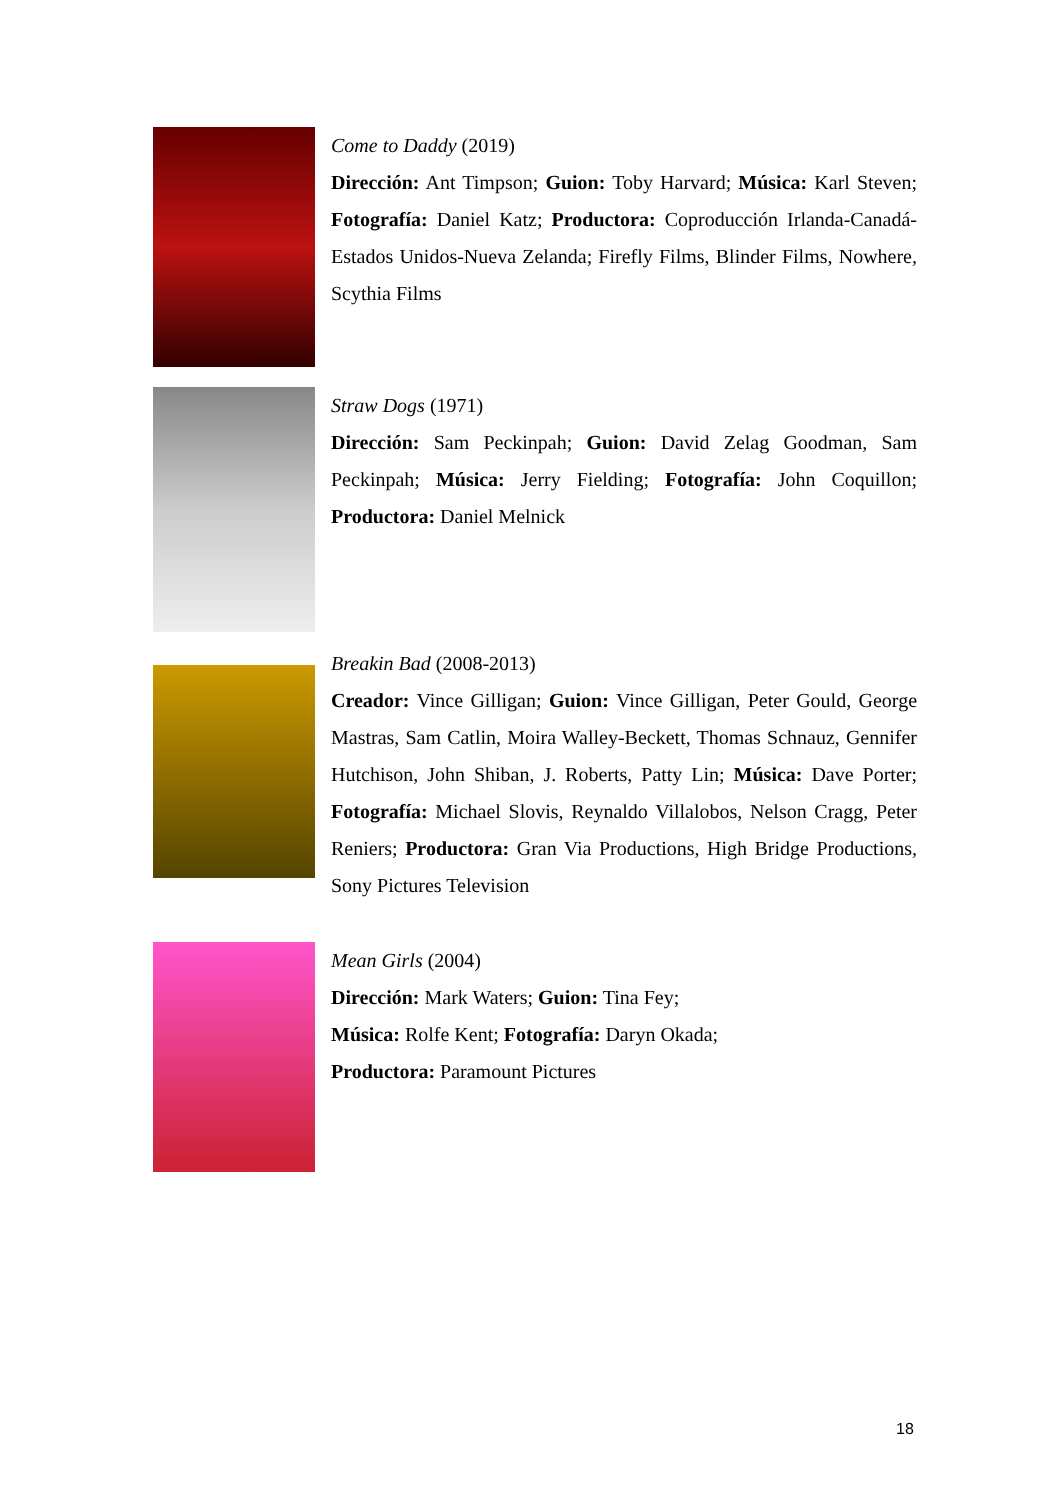Come to Daddy (2019)
Dirección: Ant Timpson; Guion: Toby Harvard; Música: Karl Steven; Fotografía: Daniel Katz; Productora: Coproducción Irlanda-Canadá-Estados Unidos-Nueva Zelanda; Firefly Films, Blinder Films, Nowhere, Scythia Films
Straw Dogs (1971)
Dirección: Sam Peckinpah; Guion: David Zelag Goodman, Sam Peckinpah; Música: Jerry Fielding; Fotografía: John Coquillon; Productora: Daniel Melnick
Breakin Bad (2008-2013)
Creador: Vince Gilligan; Guion: Vince Gilligan, Peter Gould, George Mastras, Sam Catlin, Moira Walley-Beckett, Thomas Schnauz, Gennifer Hutchison, John Shiban, J. Roberts, Patty Lin; Música: Dave Porter; Fotografía: Michael Slovis, Reynaldo Villalobos, Nelson Cragg, Peter Reniers; Productora: Gran Via Productions, High Bridge Productions, Sony Pictures Television
Mean Girls (2004)
Dirección: Mark Waters; Guion: Tina Fey;
Música: Rolfe Kent; Fotografía: Daryn Okada;
Productora: Paramount Pictures
18